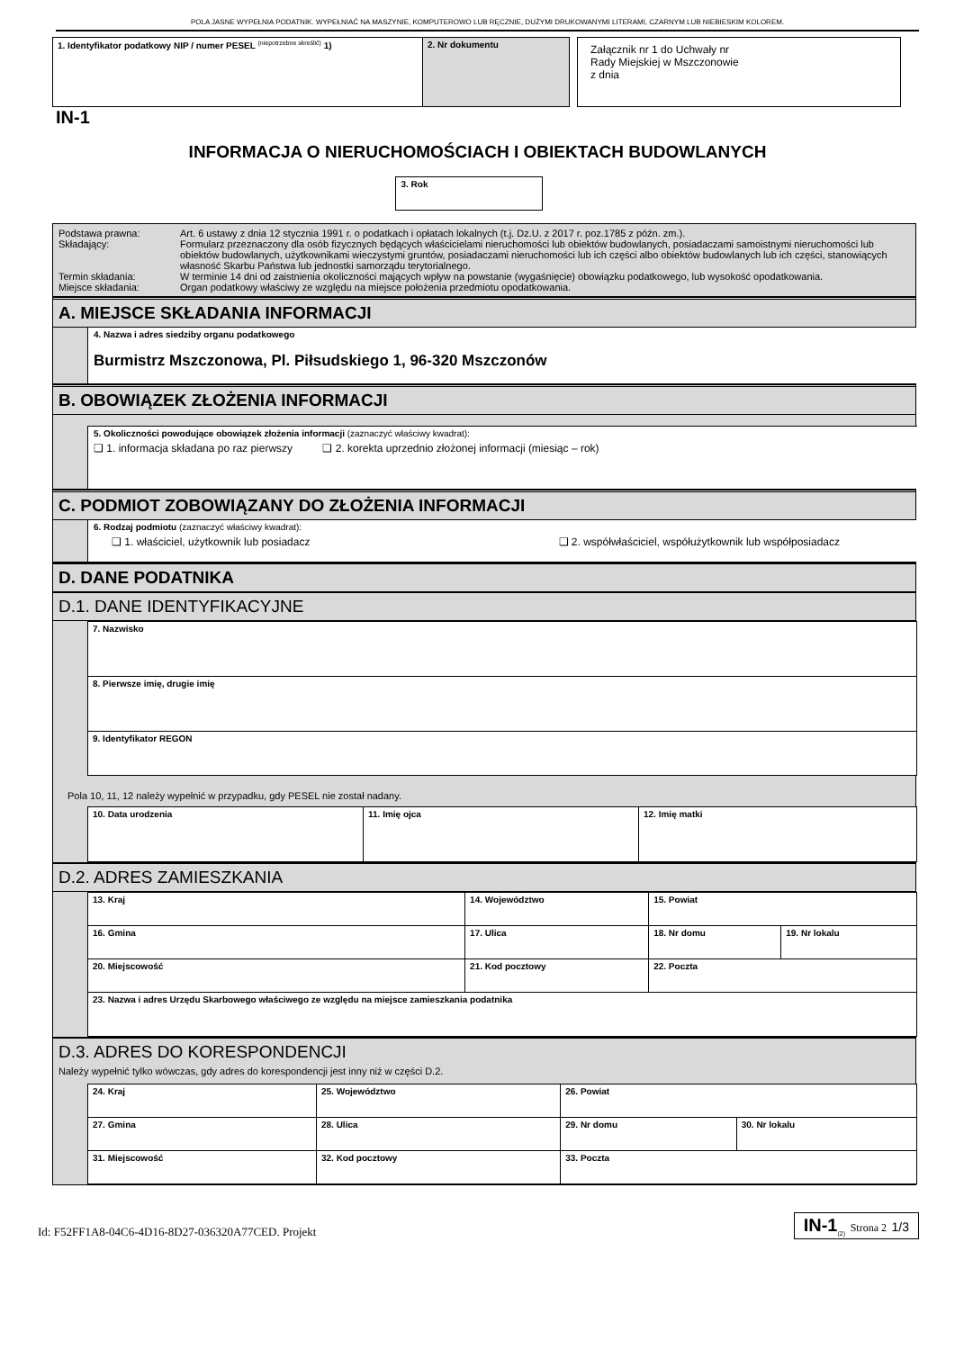POLA JASNE WYPEŁNIA PODATNIK. WYPEŁNIAĆ NA MASZYNIE, KOMPUTEROWO LUB RĘCZNIE, DUŻYMI DRUKOWANYMI LITERAMI, CZARNYM LUB NIEBIESKIM KOLOREM.
| 1. Identyfikator podatkowy NIP / numer PESEL <sup>(niepotrzebne skreślić)</sup> 1) | 2. Nr dokumentu |
Załącznik nr 1 do Uchwały nr
Rady Miejskiej w Mszczonowie
z dnia
IN-1
INFORMACJA O NIERUCHOMOŚCIACH I OBIEKTACH BUDOWLANYCH
3. Rok
| / Podstawa prawna: / Art. 6 ustawy z dnia 12 stycznia 1991 r. o podatkach i opłatach lokalnych (t.j. Dz.U. z 2017 r. poz.1785 z późn. zm.). / / Składający: / Formularz przeznaczony dla osób fizycznych będących właścicielami nieruchomości lub obiektów budowlanych, posiadaczami samoistnymi nieruchomości lub obiektów budowlanych, użytkownikami wieczystymi gruntów, posiadaczami nieruchomości lub ich części albo obiektów budowlanych lub ich części, stanowiących własność Skarbu Państwa lub jednostki samorządu terytorialnego. / / Termin składania: / W terminie 14 dni od zaistnienia okoliczności mających wpływ na powstanie (wygaśnięcie) obowiązku podatkowego, lub wysokość opodatkowania. / / Miejsce składania: / Organ podatkowy właściwy ze względu na miejsce położenia przedmiotu opodatkowania. / |
A. MIEJSCE SKŁADANIA INFORMACJI
4. Nazwa i adres siedziby organu podatkowego
Burmistrz Mszczonowa, Pl. Piłsudskiego 1, 96-320 Mszczonów
B. OBOWIĄZEK ZŁOŻENIA INFORMACJI
5. Okoliczności powodujące obowiązek złożenia informacji (zaznaczyć właściwy kwadrat):
❑ 1. informacja składana po raz pierwszy ❑ 2. korekta uprzednio złożonej informacji (miesiąc – rok)
C. PODMIOT ZOBOWIĄZANY DO ZŁOŻENIA INFORMACJI
6. Rodzaj podmiotu (zaznaczyć właściwy kwadrat):
❑ 1. właściciel, użytkownik lub posiadacz ❑ 2. współwłaściciel, współużytkownik lub współposiadacz
D. DANE PODATNIKA
D.1. DANE IDENTYFIKACYJNE
| 7. Nazwisko |
| 8. Pierwsze imię, drugie imię |
| 9. Identyfikator REGON |
Pola 10, 11, 12 należy wypełnić w przypadku, gdy PESEL nie został nadany.
| 10. Data urodzenia | 11. Imię ojca | 12. Imię matki |
D.2. ADRES ZAMIESZKANIA
| 13. Kraj | | 14. Województwo | | 15. Powiat | |
| 16. Gmina | 17. Ulica | | | 18. Nr domu | 19. Nr lokalu |
| 20. Miejscowość | | 21. Kod pocztowy | 22. Poczta | | |
| 23. Nazwa i adres Urzędu Skarbowego właściwego ze względu na miejsce zamieszkania podatnika | | | | | |
D.3. ADRES DO KORESPONDENCJI
Należy wypełnić tylko wówczas, gdy adres do korespondencji jest inny niż w części D.2.
| 24. Kraj | | 25. Województwo | 26. Powiat | |
| 27. Gmina | 28. Ulica | | 29. Nr domu | 30. Nr lokalu |
| 31. Miejscowość | | 32. Kod pocztowy | 33. Poczta | |
Id: F52FF1A8-04C6-4D16-8D27-036320A77CED. Projekt
IN-1<sub>(2)</sub> Strona 2 1/3